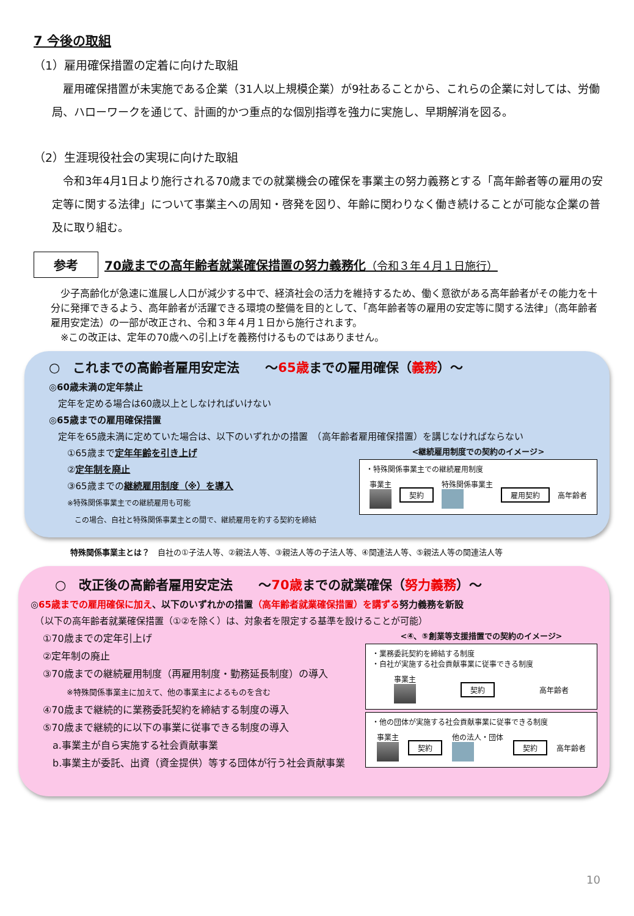7 今後の取組
（1）雇用確保措置の定着に向けた取組
　雇用確保措置が未実施である企業（31人以上規模企業）が9社あることから、これらの企業に対しては、労働局、ハローワークを通じて、計画的かつ重点的な個別指導を強力に実施し、早期解消を図る。
（2）生涯現役社会の実現に向けた取組
　令和3年4月1日より施行される70歳までの就業機会の確保を事業主の努力義務とする「高年齢者等の雇用の安定等に関する法律」について事業主への周知・啓発を図り、年齢に関わりなく働き続けることが可能な企業の普及に取り組む。
参考
70歳までの高年齢者就業確保措置の努力義務化（令和３年４月１日施行）
　少子高齢化が急速に進展し人口が減少する中で、経済社会の活力を維持するため、働く意欲がある高年齢者がその能力を十分に発揮できるよう、高年齢者が活躍できる環境の整備を目的として、「高年齢者等の雇用の安定等に関する法律」（高年齢者雇用安定法）の一部が改正され、令和３年４月１日から施行されます。
　※この改正は、定年の70歳への引上げを義務付けるものではありません。
○　これまでの高齢者雇用安定法　　～65歳までの雇用確保（義務）～
◎60歳未満の定年禁止
　定年を定める場合は60歳以上としなければいけない
◎65歳までの雇用確保措置
　定年を65歳未満に定めていた場合は、以下のいずれかの措置　（高年齢者雇用確保措置）を講じなければならない
①65歳まで定年年齢を引き上げ
②定年制を廃止
③65歳までの継続雇用制度（※）を導入
※特殊関係事業主での継続雇用も可能
　この場合、自社と特殊関係事業主との間で、継続雇用を約する契約を締結
<継続雇用制度での契約のイメージ>
・特殊関係事業主での継続雇用制度
事業主
契約 特殊関係事業主
雇用契約 高年齢者
特殊関係事業主とは？　自社の①子法人等、②親法人等、③親法人等の子法人等、④関連法人等、⑤親法人等の関連法人等
○　改正後の高齢者雇用安定法　　～70歳までの就業確保（努力義務）～
◎65歳までの雇用確保に加え、以下のいずれかの措置（高年齢者就業確保措置）を講ずる努力義務を新設
　（以下の高年齢者就業確保措置（①②を除く）は、対象者を限定する基準を設けることが可能）
①70歳までの定年引上げ
②定年制の廃止
③70歳までの継続雇用制度（再雇用制度・勤務延長制度）の導入
　　　※特殊関係事業主に加えて、他の事業主によるものを含む
④70歳まで継続的に業務委託契約を締結する制度の導入
⑤70歳まで継続的に以下の事業に従事できる制度の導入
　a.事業主が自ら実施する社会貢献事業
　b.事業主が委託、出資（資金提供）等する団体が行う社会貢献事業
<④、⑤創業等支援措置での契約のイメージ>
・業務委託契約を締結する制度
・自社が実施する社会貢献事業に従事できる制度
事業主
契約 高年齢者
・他の団体が実施する社会貢献事業に従事できる制度
事業主
契約 他の法人・団体
契約 高年齢者
10